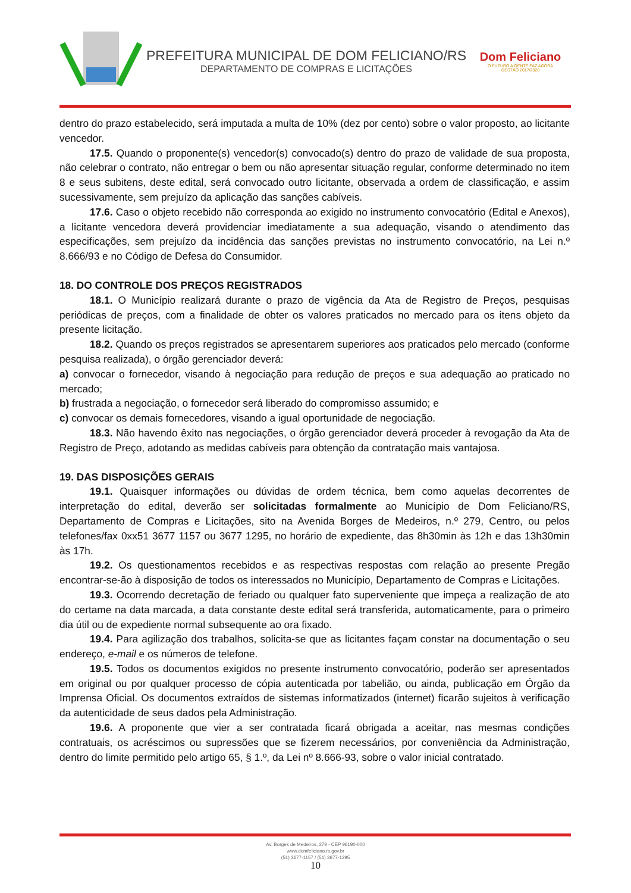PREFEITURA MUNICIPAL DE DOM FELICIANO/RS
DEPARTAMENTO DE COMPRAS E LICITAÇÕES
Dom Feliciano
O FUTURO A GENTE FAZ AGORA
GESTÃO 2017/2020
dentro do prazo estabelecido, será imputada a multa de 10% (dez por cento) sobre o valor proposto, ao licitante vencedor.
17.5. Quando o proponente(s) vencedor(s) convocado(s) dentro do prazo de validade de sua proposta, não celebrar o contrato, não entregar o bem ou não apresentar situação regular, conforme determinado no item 8 e seus subitens, deste edital, será convocado outro licitante, observada a ordem de classificação, e assim sucessivamente, sem prejuízo da aplicação das sanções cabíveis.
17.6. Caso o objeto recebido não corresponda ao exigido no instrumento convocatório (Edital e Anexos), a licitante vencedora deverá providenciar imediatamente a sua adequação, visando o atendimento das especificações, sem prejuízo da incidência das sanções previstas no instrumento convocatório, na Lei n.º 8.666/93 e no Código de Defesa do Consumidor.
18. DO CONTROLE DOS PREÇOS REGISTRADOS
18.1. O Município realizará durante o prazo de vigência da Ata de Registro de Preços, pesquisas periódicas de preços, com a finalidade de obter os valores praticados no mercado para os itens objeto da presente licitação.
18.2. Quando os preços registrados se apresentarem superiores aos praticados pelo mercado (conforme pesquisa realizada), o órgão gerenciador deverá:
a) convocar o fornecedor, visando à negociação para redução de preços e sua adequação ao praticado no mercado;
b) frustrada a negociação, o fornecedor será liberado do compromisso assumido; e
c) convocar os demais fornecedores, visando a igual oportunidade de negociação.
18.3. Não havendo êxito nas negociações, o órgão gerenciador deverá proceder à revogação da Ata de Registro de Preço, adotando as medidas cabíveis para obtenção da contratação mais vantajosa.
19. DAS DISPOSIÇÕES GERAIS
19.1. Quaisquer informações ou dúvidas de ordem técnica, bem como aquelas decorrentes de interpretação do edital, deverão ser solicitadas formalmente ao Município de Dom Feliciano/RS, Departamento de Compras e Licitações, sito na Avenida Borges de Medeiros, n.º 279, Centro, ou pelos telefones/fax 0xx51 3677 1157 ou 3677 1295, no horário de expediente, das 8h30min às 12h e das 13h30min às 17h.
19.2. Os questionamentos recebidos e as respectivas respostas com relação ao presente Pregão encontrar-se-ão à disposição de todos os interessados no Município, Departamento de Compras e Licitações.
19.3. Ocorrendo decretação de feriado ou qualquer fato superveniente que impeça a realização de ato do certame na data marcada, a data constante deste edital será transferida, automaticamente, para o primeiro dia útil ou de expediente normal subsequente ao ora fixado.
19.4. Para agilização dos trabalhos, solicita-se que as licitantes façam constar na documentação o seu endereço, e-mail e os números de telefone.
19.5. Todos os documentos exigidos no presente instrumento convocatório, poderão ser apresentados em original ou por qualquer processo de cópia autenticada por tabelião, ou ainda, publicação em Órgão da Imprensa Oficial. Os documentos extraídos de sistemas informatizados (internet) ficarão sujeitos à verificação da autenticidade de seus dados pela Administração.
19.6. A proponente que vier a ser contratada ficará obrigada a aceitar, nas mesmas condições contratuais, os acréscimos ou supressões que se fizerem necessários, por conveniência da Administração, dentro do limite permitido pelo artigo 65, § 1.º, da Lei nº 8.666-93, sobre o valor inicial contratado.
Av. Borges de Medeiros, 279 - CEP 96190-000
www.domfeliciano.rs.gov.br
(51) 3677-1157 / (51) 3677-1295
10